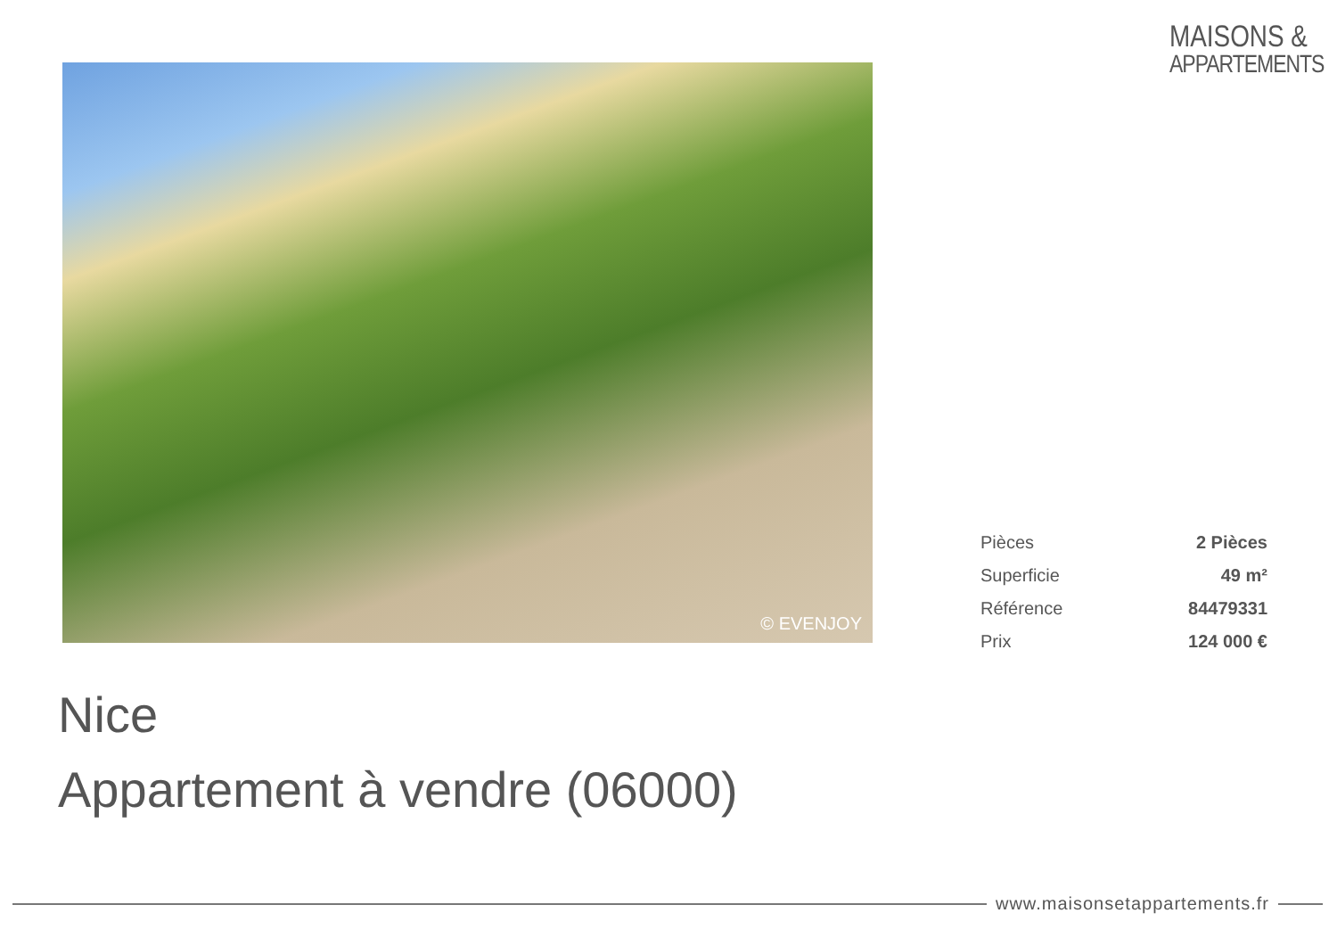MAISONS &
APPARTEMENTS
© EVENJOY
| Pièces | 2 Pièces |
| Superficie | 49 m² |
| Référence | 84479331 |
| Prix | 124 000 € |
Nice
Appartement à vendre (06000)
www.maisonsetappartements.fr